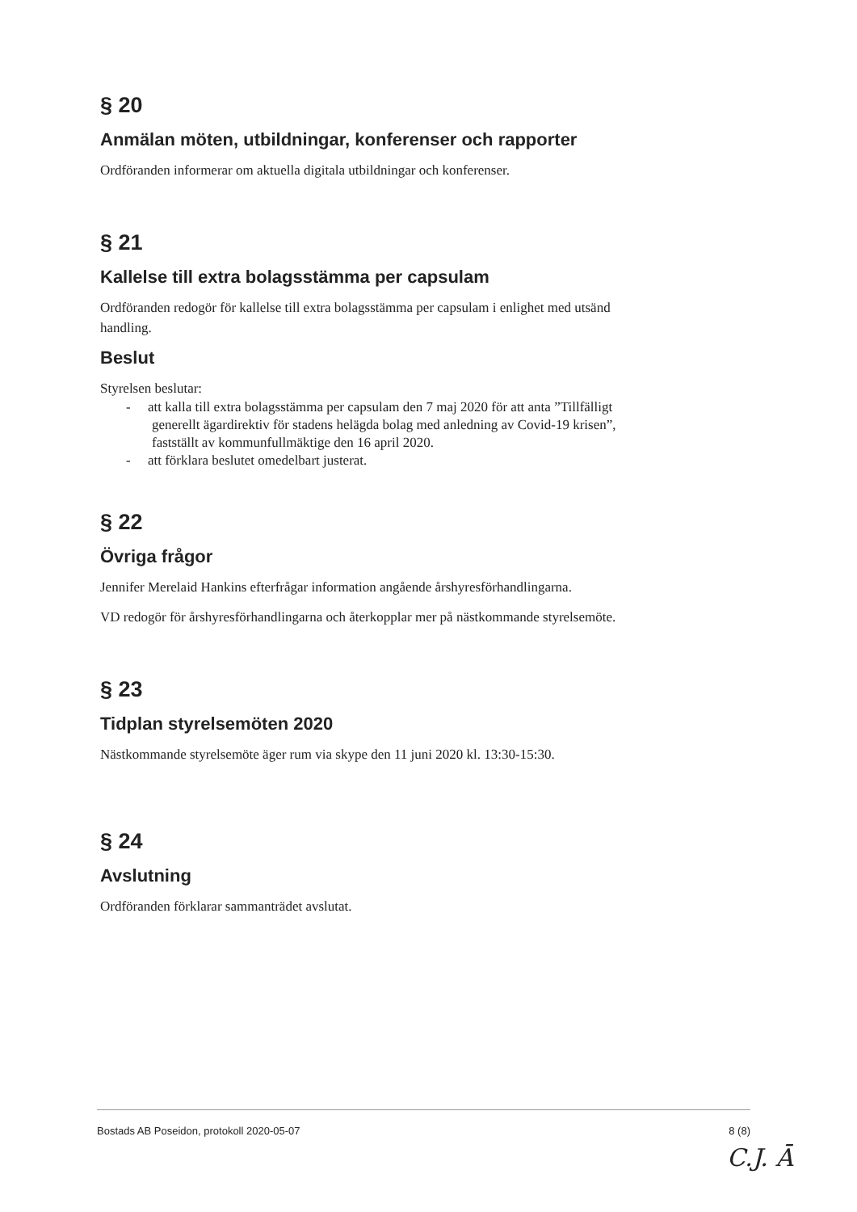§ 20
Anmälan möten, utbildningar, konferenser och rapporter
Ordföranden informerar om aktuella digitala utbildningar och konferenser.
§ 21
Kallelse till extra bolagsstämma per capsulam
Ordföranden redogör för kallelse till extra bolagsstämma per capsulam i enlighet med utsänd handling.
Beslut
Styrelsen beslutar:
- att kalla till extra bolagsstämma per capsulam den 7 maj 2020 för att anta ”Tillfälligt generellt ägardirektiv för stadens helägda bolag med anledning av Covid-19 krisen”, fastställt av kommunfullmäktige den 16 april 2020.
- att förklara beslutet omedelbart justerat.
§ 22
Övriga frågor
Jennifer Merelaid Hankins efterfrågar information angående årshyresförhandlingarna.
VD redogör för årshyresförhandlingarna och återkopplar mer på nästkommande styrelsemöte.
§ 23
Tidplan styrelsemöten 2020
Nästkommande styrelsemöte äger rum via skype den 11 juni 2020 kl. 13:30-15:30.
§ 24
Avslutning
Ordföranden förklarar sammanträdet avslutat.
Bostads AB Poseidon, protokoll 2020-05-07 8 (8)
C.J. Ā